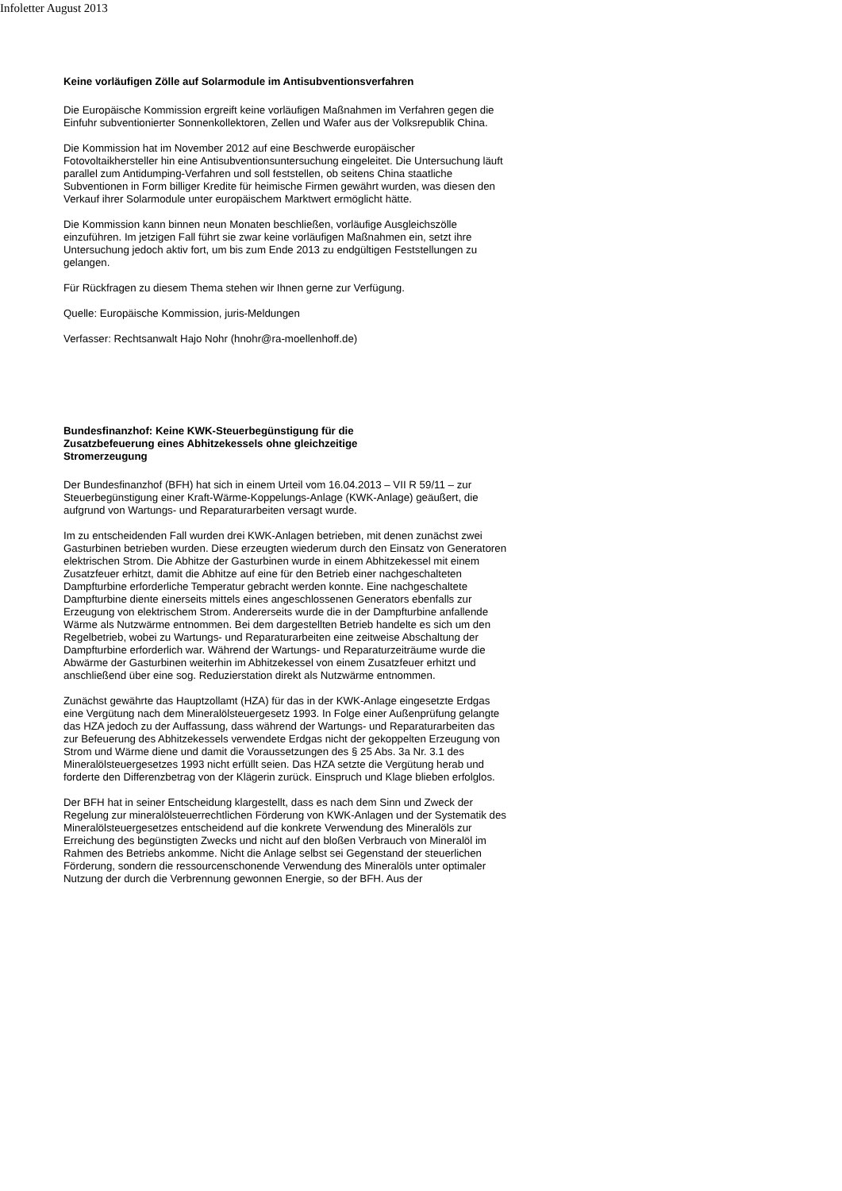Infoletter August 2013
Keine vorläufigen Zölle auf Solarmodule im Antisubventionsverfahren
Die Europäische Kommission ergreift keine vorläufigen Maßnahmen im Verfahren gegen die Einfuhr subventionierter Sonnenkollektoren, Zellen und Wafer aus der Volksrepublik China.
Die Kommission hat im November 2012 auf eine Beschwerde europäischer Fotovoltaikhersteller hin eine Antisubventionsuntersuchung eingeleitet. Die Untersuchung läuft parallel zum Antidumping-Verfahren und soll feststellen, ob seitens China staatliche Subventionen in Form billiger Kredite für heimische Firmen gewährt wurden, was diesen den Verkauf ihrer Solarmodule unter europäischem Marktwert ermöglicht hätte.
Die Kommission kann binnen neun Monaten beschließen, vorläufige Ausgleichszölle einzuführen. Im jetzigen Fall führt sie zwar keine vorläufigen Maßnahmen ein, setzt ihre Untersuchung jedoch aktiv fort, um bis zum Ende 2013 zu endgültigen Feststellungen zu gelangen.
Für Rückfragen zu diesem Thema stehen wir Ihnen gerne zur Verfügung.
Quelle: Europäische Kommission, juris-Meldungen
Verfasser: Rechtsanwalt Hajo Nohr (hnohr@ra-moellenhoff.de)
Bundesfinanzhof: Keine KWK-Steuerbegünstigung für die Zusatzbefeuerung eines Abhitzekessels ohne gleichzeitige Stromerzeugung
Der Bundesfinanzhof (BFH) hat sich in einem Urteil vom 16.04.2013 – VII R 59/11 – zur Steuerbegünstigung einer Kraft-Wärme-Koppelungs-Anlage (KWK-Anlage) geäußert, die aufgrund von Wartungs- und Reparaturarbeiten versagt wurde.
Im zu entscheidenden Fall wurden drei KWK-Anlagen betrieben, mit denen zunächst zwei Gasturbinen betrieben wurden. Diese erzeugten wiederum durch den Einsatz von Generatoren elektrischen Strom. Die Abhitze der Gasturbinen wurde in einem Abhitzekessel mit einem Zusatzfeuer erhitzt, damit die Abhitze auf eine für den Betrieb einer nachgeschalteten Dampfturbine erforderliche Temperatur gebracht werden konnte. Eine nachgeschaltete Dampfturbine diente einerseits mittels eines angeschlossenen Generators ebenfalls zur Erzeugung von elektrischem Strom. Andererseits wurde die in der Dampfturbine anfallende Wärme als Nutzwärme entnommen. Bei dem dargestellten Betrieb handelte es sich um den Regelbetrieb, wobei zu Wartungs- und Reparaturarbeiten eine zeitweise Abschaltung der Dampfturbine erforderlich war. Während der Wartungs- und Reparaturzeiträume wurde die Abwärme der Gasturbinen weiterhin im Abhitzekessel von einem Zusatzfeuer erhitzt und anschließend über eine sog. Reduzierstation direkt als Nutzwärme entnommen.
Zunächst gewährte das Hauptzollamt (HZA) für das in der KWK-Anlage eingesetzte Erdgas eine Vergütung nach dem Mineralölsteuergesetz 1993. In Folge einer Außenprüfung gelangte das HZA jedoch zu der Auffassung, dass während der Wartungs- und Reparaturarbeiten das zur Befeuerung des Abhitzekessels verwendete Erdgas nicht der gekoppelten Erzeugung von Strom und Wärme diene und damit die Voraussetzungen des § 25 Abs. 3a Nr. 3.1 des Mineralölsteuergesetzes 1993 nicht erfüllt seien. Das HZA setzte die Vergütung herab und forderte den Differenzbetrag von der Klägerin zurück. Einspruch und Klage blieben erfolglos.
Der BFH hat in seiner Entscheidung klargestellt, dass es nach dem Sinn und Zweck der Regelung zur mineralölsteuerrechtlichen Förderung von KWK-Anlagen und der Systematik des Mineralölsteuergesetzes entscheidend auf die konkrete Verwendung des Mineralöls zur Erreichung des begünstigten Zwecks und nicht auf den bloßen Verbrauch von Mineralöl im Rahmen des Betriebs ankomme. Nicht die Anlage selbst sei Gegenstand der steuerlichen Förderung, sondern die ressourcenschonende Verwendung des Mineralöls unter optimaler Nutzung der durch die Verbrennung gewonnen Energie, so der BFH. Aus der